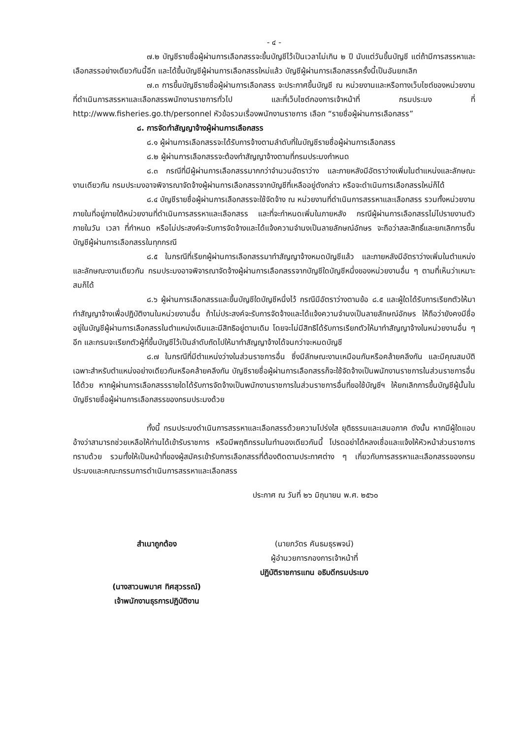- ๔ -
๗.๒ บัญชีรายชื่อผู้ผ่านการเลือกสรรจะขึ้นบัญชีไว้เป็นเวลาไม่เกิน ๒ ปี นับแต่วันขึ้นบัญชี แต่ถ้ามีการสรรหาและเลือกสรรอย่างเดียวกันนี้อีก และได้ขึ้นบัญชีผู้ผ่านการเลือกสรรใหม่แล้ว บัญชีผู้ผ่านการเลือกสรรครั้งนี้เป็นอันยกเลิก
๗.๓ การขึ้นบัญชีรายชื่อผู้ผ่านการเลือกสรร จะประกาศขึ้นบัญชี ณ หน่วยงานและหรือทางเว็บไซต์ของหน่วยงานที่ดำเนินการสรรหาและเลือกสรรพนักงานราชการทั่วไป และที่เว็บไซต์กองการเจ้าหน้าที่ กรมประมง ที่ http://www.fisheries.go.th/personnel หัวข้อรวมเรื่องพนักงานราชการ เลือก “รายชื่อผู้ผ่านการเลือกสรร”
๘. การจัดทำสัญญาจ้างผู้ผ่านการเลือกสรร
๘.๑ ผู้ผ่านการเลือกสรรจะได้รับการจ้างตามลำดับที่ในบัญชีรายชื่อผู้ผ่านการเลือกสรร
๘.๒ ผู้ผ่านการเลือกสรรจะต้องทำสัญญาจ้างตามที่กรมประมงกำหนด
๘.๓ กรณีที่มีผู้ผ่านการเลือกสรรมากกว่าจำนวนอัตราว่าง และภายหลังมีอัตราว่างเพิ่มในตำแหน่งและลักษณะงานเดียวกัน กรมประมงอาจพิจารณาจัดจ้างผู้ผ่านการเลือกสรรจากบัญชีที่เหลืออยู่ดังกล่าว หรือจะดำเนินการเลือกสรรใหม่ก็ได้
๘.๔ บัญชีรายชื่อผู้ผ่านการเลือกสรรจะใช้จัดจ้าง ณ หน่วยงานที่ดำเนินการสรรหาและเลือกสรร รวมทั้งหน่วยงานภายในที่อยู่ภายใต้หน่วยงานที่ดำเนินการสรรหาและเลือกสรร และที่จะกำหนดเพิ่มในภายหลัง กรณีผู้ผ่านการเลือกสรรไม่ไปรายงานตัวภายในวัน เวลา ที่กำหนด หรือไม่ประสงค์จะรับการจัดจ้างและได้แจ้งความจำนงเป็นลายลักษณ์อักษร จะถือว่าสละสิทธิ์และยกเลิกการขึ้นบัญชีผู้ผ่านการเลือกสรรในทุกกรณี
๘.๕ ในกรณีที่เรียกผู้ผ่านการเลือกสรรมาทำสัญญาจ้างหมดบัญชีแล้ว และภายหลังมีอัตราว่างเพิ่มในตำแหน่งและลักษณะงานเดียวกัน กรมประมงอาจพิจารณาจัดจ้างผู้ผ่านการเลือกสรรจากบัญชีใดบัญชีหนึ่งของหน่วยงานอื่น ๆ ตามที่เห็นว่าเหมาะสมก็ได้
๘.๖ ผู้ผ่านการเลือกสรรและขึ้นบัญชีใดบัญชีหนึ่งไว้ กรณีมีอัตราว่างตามข้อ ๘.๕ และผู้ใดได้รับการเรียกตัวให้มาทำสัญญาจ้างเพื่อปฏิบัติงานในหน่วยงานอื่น ถ้าไม่ประสงค์จะรับการจัดจ้างและได้แจ้งความจำนงเป็นลายลักษณ์อักษร ให้ถือว่ายังคงมีชื่ออยู่ในบัญชีผู้ผ่านการเลือกสรรในตำแหน่งเดิมและมีสิทธิอยู่ตามเดิม โดยจะไม่มีสิทธิได้รับการเรียกตัวให้มาทำสัญญาจ้างในหน่วยงานอื่น ๆ อีก และกรมจะเรียกตัวผู้ที่ขึ้นบัญชีไว้เป็นลำดับถัดไปให้มาทำสัญญาจ้างได้จนกว่าจะหมดบัญชี
๘.๗ ในกรณีที่มีตำแหน่งว่างในส่วนราชการอื่น ซึ่งมีลักษณะงานเหมือนกันหรือคล้ายคลึงกัน และมีคุณสมบัติเฉพาะสำหรับตำแหน่งอย่างเดียวกันหรือคล้ายคลึงกัน บัญชีรายชื่อผู้ผ่านการเลือกสรรก็จะใช้จัดจ้างเป็นพนักงานราชการในส่วนราชการอื่นได้ด้วย หากผู้ผ่านการเลือกสรรรายใดได้รับการจัดจ้างเป็นพนักงานราชการในส่วนราชการอื่นที่ขอใช้บัญชีฯ ให้ยกเลิกการขึ้นบัญชีผู้นั้นในบัญชีรายชื่อผู้ผ่านการเลือกสรรของกรมประมงด้วย
ทั้งนี้ กรมประมงดำเนินการสรรหาและเลือกสรรด้วยความโปร่งใส ยุติธรรมและเสมอภาค ดังนั้น หากมีผู้ใดแอบอ้างว่าสามารถช่วยเหลือให้ท่านได้เข้ารับราชการ หรือมีพฤติกรรมในทำนองเดียวกันนี้ โปรดอย่าได้หลงเชื่อและแจ้งให้หัวหน้าส่วนราชการทราบด้วย รวมทั้งให้เป็นหน้าที่ของผู้สมัครเข้ารับการเลือกสรรที่ต้องติดตามประกาศต่าง ๆ เกี่ยวกับการสรรหาและเลือกสรรของกรมประมงและคณะกรรมการดำเนินการสรรหาและเลือกสรร
ประกาศ ณ วันที่ ๒๖ มิถุนายน พ.ศ. ๒๕๖๐
สำเนาถูกต้อง
(นางสาวนพมาศ ทิศสุวรรณ์)
เจ้าพนักงานธุรการปฏิบัติงาน
(นายภวัตร คันธมธุรพจน์)
ผู้อำนวยการกองการเจ้าหน้าที่
ปฏิบัติราชการแทน อธิบดีกรมประมง